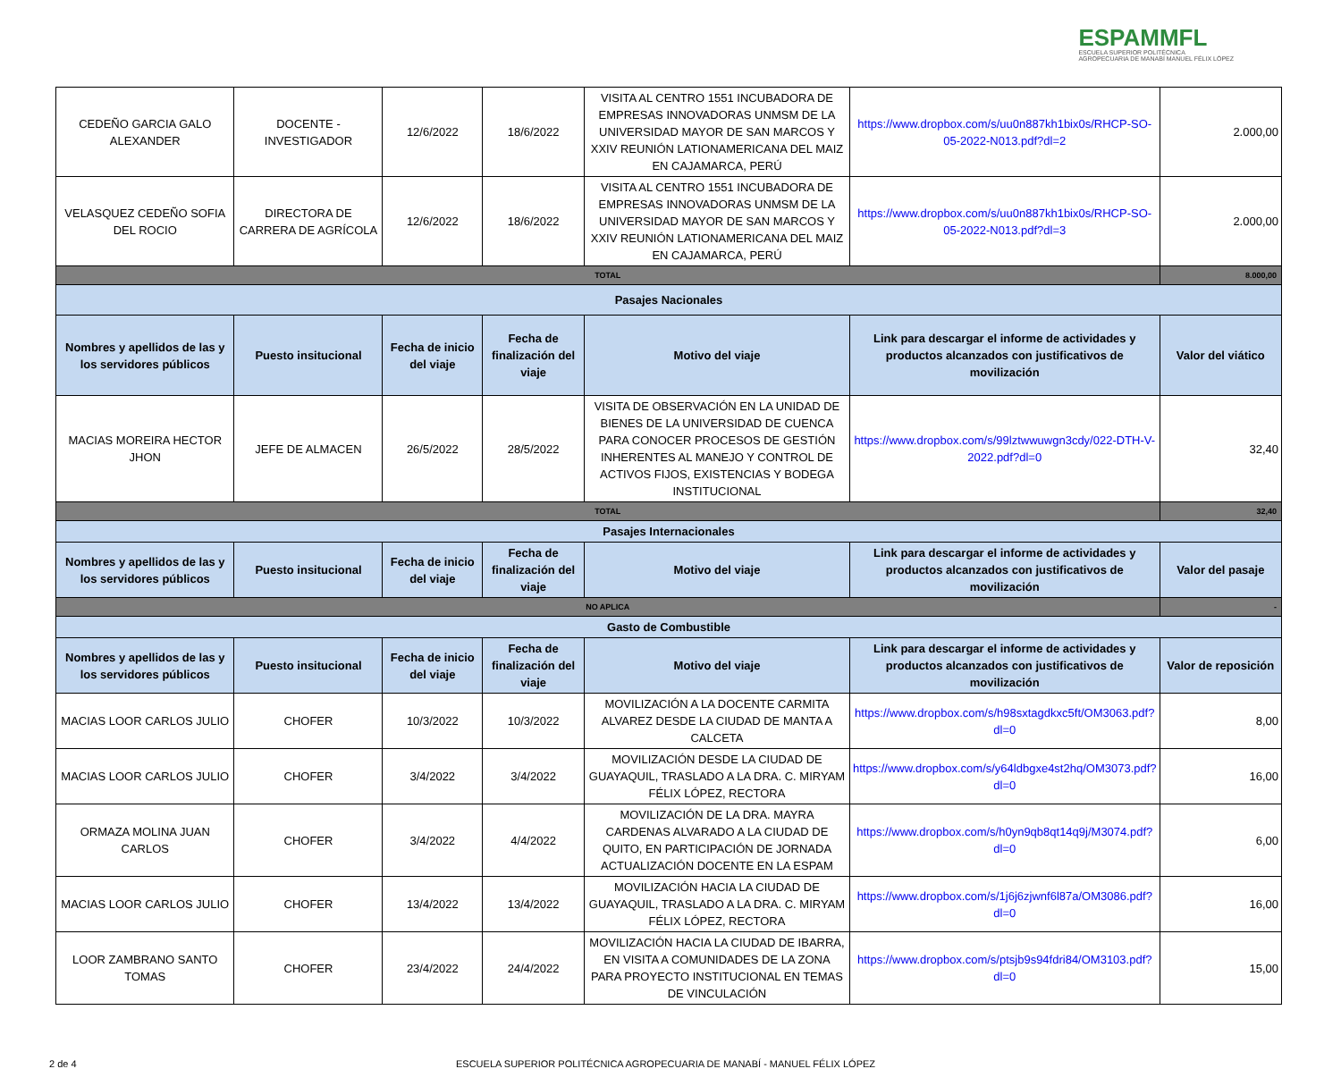ESPAMMFL
ESCUELA SUPERIOR POLITÉCNICA
AGROPECUARIA DE MANABÍ MANUEL FÉLIX LÓPEZ
| CEDEÑO GARCIA GALO ALEXANDER | DOCENTE - INVESTIGADOR | 12/6/2022 | 18/6/2022 | VISITA AL CENTRO 1551 INCUBADORA DE EMPRESAS INNOVADORAS UNMSM DE LA UNIVERSIDAD MAYOR DE SAN MARCOS Y XXIV REUNIÓN LATIONAMERICANA DEL MAIZ EN CAJAMARCA, PERÚ | https://www.dropbox.com/s/uu0n887kh1bix0s/RHCP-SO-05-2022-N013.pdf?dl=2 | 2.000,00 |
| VELASQUEZ CEDEÑO SOFIA DEL ROCIO | DIRECTORA DE CARRERA DE AGRÍCOLA | 12/6/2022 | 18/6/2022 | VISITA AL CENTRO 1551 INCUBADORA DE EMPRESAS INNOVADORAS UNMSM DE LA UNIVERSIDAD MAYOR DE SAN MARCOS Y XXIV REUNIÓN LATIONAMERICANA DEL MAIZ EN CAJAMARCA, PERÚ | https://www.dropbox.com/s/uu0n887kh1bix0s/RHCP-SO-05-2022-N013.pdf?dl=3 | 2.000,00 |
| TOTAL | | | | | | 8.000,00 |
| Pasajes Nacionales | | | | | | |
| Nombres y apellidos de las y los servidores públicos | Puesto insitucional | Fecha de inicio del viaje | Fecha de finalización del viaje | Motivo del viaje | Link para descargar el informe de actividades y productos alcanzados con justificativos de movilización | Valor del viático |
| MACIAS MOREIRA HECTOR JHON | JEFE DE ALMACEN | 26/5/2022 | 28/5/2022 | VISITA DE OBSERVACIÓN EN LA UNIDAD DE BIENES DE LA UNIVERSIDAD DE CUENCA PARA CONOCER PROCESOS DE GESTIÓN INHERENTES AL MANEJO Y CONTROL DE ACTIVOS FIJOS, EXISTENCIAS Y BODEGA INSTITUCIONAL | https://www.dropbox.com/s/99lztwwuwgn3cdy/022-DTH-V-2022.pdf?dl=0 | 32,40 |
| TOTAL | | | | | | 32,40 |
| Pasajes Internacionales | | | | | | |
| Nombres y apellidos de las y los servidores públicos | Puesto insitucional | Fecha de inicio del viaje | Fecha de finalización del viaje | Motivo del viaje | Link para descargar el informe de actividades y productos alcanzados con justificativos de movilización | Valor del pasaje |
| NO APLICA | | | | | | - |
| Gasto de Combustible | | | | | | |
| Nombres y apellidos de las y los servidores públicos | Puesto insitucional | Fecha de inicio del viaje | Fecha de finalización del viaje | Motivo del viaje | Link para descargar el informe de actividades y productos alcanzados con justificativos de movilización | Valor de reposición |
| MACIAS LOOR CARLOS JULIO | CHOFER | 10/3/2022 | 10/3/2022 | MOVILIZACIÓN A LA DOCENTE CARMITA ALVAREZ DESDE LA CIUDAD DE MANTA A CALCETA | https://www.dropbox.com/s/h98sxtagdkxc5ft/OM3063.pdf?dl=0 | 8,00 |
| MACIAS LOOR CARLOS JULIO | CHOFER | 3/4/2022 | 3/4/2022 | MOVILIZACIÓN DESDE LA CIUDAD DE GUAYAQUIL, TRASLADO A LA DRA. C. MIRYAM FÉLIX LÓPEZ, RECTORA | https://www.dropbox.com/s/y64ldbgxe4st2hq/OM3073.pdf?dl=0 | 16,00 |
| ORMAZA MOLINA JUAN CARLOS | CHOFER | 3/4/2022 | 4/4/2022 | MOVILIZACIÓN DE LA DRA. MAYRA CARDENAS ALVARADO A LA CIUDAD DE QUITO, EN PARTICIPACIÓN DE JORNADA ACTUALIZACIÓN DOCENTE EN LA ESPAM | https://www.dropbox.com/s/h0yn9qb8qt14q9j/M3074.pdf?dl=0 | 6,00 |
| MACIAS LOOR CARLOS JULIO | CHOFER | 13/4/2022 | 13/4/2022 | MOVILIZACIÓN HACIA LA CIUDAD DE GUAYAQUIL, TRASLADO A LA DRA. C. MIRYAM FÉLIX LÓPEZ, RECTORA | https://www.dropbox.com/s/1j6j6zjwnf6l87a/OM3086.pdf?dl=0 | 16,00 |
| LOOR ZAMBRANO SANTO TOMAS | CHOFER | 23/4/2022 | 24/4/2022 | MOVILIZACIÓN HACIA LA CIUDAD DE IBARRA, EN VISITA A COMUNIDADES DE LA ZONA PARA PROYECTO INSTITUCIONAL EN TEMAS DE VINCULACIÓN | https://www.dropbox.com/s/ptsjb9s94fdri84/OM3103.pdf?dl=0 | 15,00 |
2 de 4 ESCUELA SUPERIOR POLITÉCNICA AGROPECUARIA DE MANABÍ - MANUEL FÉLIX LÓPEZ